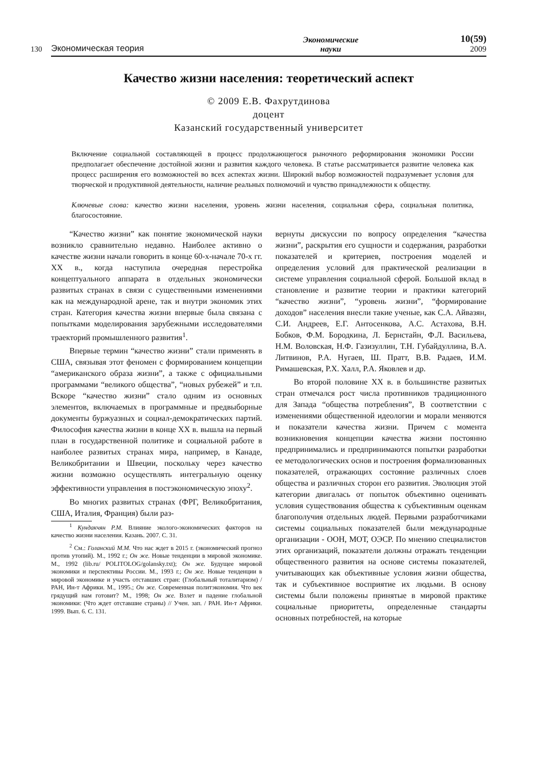130 Экономическая теория Экономические
науки 10(59)
2009
Качество жизни населения: теоретический аспект
© 2009 Е.В. Фахрутдинова
доцент
Казанский государственный университет
Включение социальной составляющей в процесс продолжающегося рыночного реформирования экономики России предполагает обеспечение достойной жизни и развития каждого человека. В статье рассматривается развитие человека как процесс расширения его возможностей во всех аспектах жизни. Широкий выбор возможностей подразумевает условия для творческой и продуктивной деятельности, наличие реальных полномочий и чувство принадлежности к обществу.
Ключевые слова: качество жизни населения, уровень жизни населения, социальная сфера, социальная политика, благосостояние.
“Качество жизни” как понятие экономической науки возникло сравнительно недавно. Наиболее активно о качестве жизни начали говорить в конце 60-х-начале 70-х гг. XX в., когда наступила очередная перестройка концептуального аппарата в отдельных экономически развитых странах в связи с существенными изменениями как на международной арене, так и внутри экономик этих стран. Категория качества жизни впервые была связана с попытками моделирования зарубежными исследователями траекторий промышленного развития<sup>1</sup>.
Впервые термин “качество жизни” стали применять в США, связывая этот феномен с формированием концепции “американского образа жизни”, а также с официальными программами “великого общества”, “новых рубежей” и т.п. Вскоре “качество жизни” стало одним из основных элементов, включаемых в программные и предвыборные документы буржуазных и социал-демократических партий. Философия качества жизни в конце XX в. вышла на первый план в государственной политике и социальной работе в наиболее развитых странах мира, например, в Канаде, Великобритании и Швеции, поскольку через качество жизни возможно осуществлять интегральную оценку эффективности управления в постэкономическую эпоху<sup>2</sup>.
Во многих развитых странах (ФРГ, Великобритания, США, Италия, Франция) были раз-
<sup>1</sup> Кундакчян Р.М. Влияние эколого-экономических факторов на качество жизни населения. Казань. 2007. С. 31.
<sup>2</sup> См.: Голанский М.М. Что нас ждет в 2015 г. (экономический прогноз против утопий). М., 1992 г.; Он же. Новые тенденции в мировой экономике. М., 1992 (lib.ru/ POLITOLOG/golansky.txt); Он же. Будущее мировой экономики и перспективы России. М., 1993 г.; Он же. Новые тенденции в мировой экономике и участь отставших стран: (Глобальный тоталитаризм) / РАН, Ин-т Африки. М., 1995.; Он же. Современная политэкономия. Что век грядущий нам готовит? М., 1998; Он же. Взлет и падение глобальной экономики: (Что ждет отставшие страны) // Учен. зап. / РАН. Ин-т Африки. 1999. Вып. 6. С. 131.
вернуты дискуссии по вопросу определения “качества жизни”, раскрытия его сущности и содержания, разработки показателей и критериев, построения моделей и определения условий для практической реализации в системе управления социальной сферой. Большой вклад в становление и развитие теории и практики категорий “качество жизни”, “уровень жизни”, “формирование доходов” населения внесли такие ученые, как С.А. Айвазян, С.И. Андреев, Е.Г. Антосенкова, А.С. Астахова, В.Н. Бобков, Ф.М. Бородкина, Л. Бернстайн, Ф.Л. Васильева, Н.М. Воловская, Н.Ф. Газизуллин, Т.Н. Губайдуллина, В.А. Литвинов, Р.А. Нугаев, Ш. Пратт, В.В. Радаев, И.М. Римашевская, Р.Х. Халл, Р.А. Яковлев и др.
Во второй половине XX в. в большинстве развитых стран отмечался рост числа противников традиционного для Запада “общества потребления”, В соответствии с изменениями общественной идеологии и морали меняются и показатели качества жизни. Причем с момента возникновения концепции качества жизни постоянно предпринимались и предпринимаются попытки разработки ее методологических основ и построения формализованных показателей, отражающих состояние различных слоев общества и различных сторон его развития. Эволюция этой категории двигалась от попыток объективно оценивать условия существования общества к субъективным оценкам благополучия отдельных людей. Первыми разработчиками системы социальных показателей были международные организации - ООН, МОТ, ОЭСР. По мнению специалистов этих организаций, показатели должны отражать тенденции общественного развития на основе системы показателей, учитывающих как объективные условия жизни общества, так и субъективное восприятие их людьми. В основу системы были положены принятые в мировой практике социальные приоритеты, определенные стандарты основных потребностей, на которые